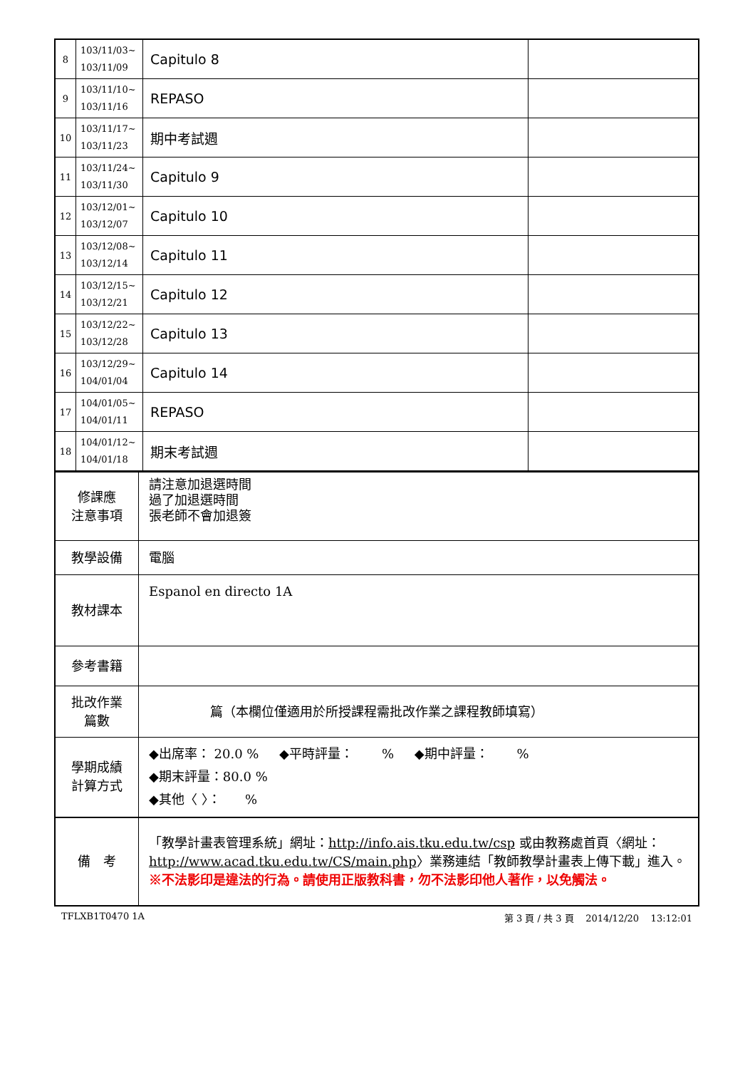| 8 | 103/11/03~ 103/11/09 | Capitulo 8 | |
| 9 | 103/11/10~ 103/11/16 | REPASO | |
| 10 | 103/11/17~ 103/11/23 | 期中考試週 | |
| 11 | 103/11/24~ 103/11/30 | Capitulo 9 | |
| 12 | 103/12/01~ 103/12/07 | Capitulo 10 | |
| 13 | 103/12/08~ 103/12/14 | Capitulo 11 | |
| 14 | 103/12/15~ 103/12/21 | Capitulo 12 | |
| 15 | 103/12/22~ 103/12/28 | Capitulo 13 | |
| 16 | 103/12/29~ 104/01/04 | Capitulo 14 | |
| 17 | 104/01/05~ 104/01/11 | REPASO | |
| 18 | 104/01/12~ 104/01/18 | 期末考試週 | |
| 修課應 注意事項 | 請注意加退選時間 過了加退選時間 張老師不會加退簽 |
| 教學設備 | 電腦 |
| 教材課本 | Espanol en directo 1A |
| 參考書籍 | |
| 批改作業 篇數 | 篇（本欄位僅適用於所授課程需批改作業之課程教師填寫） |
| 學期成績 計算方式 | ◆出席率： 20.0 % ◆平時評量： % ◆期中評量： % ◆期末評量：80.0 % ◆其他〈 〉： % |
| 備 考 | 「教學計畫表管理系統」網址： http://info.ais.tku.edu.tw/csp 或由教務處首頁〈網址： http://www.acad.tku.edu.tw/CS/main.php 〉業務連結「教師教學計畫表上傳下載」進入。 ※不法影印是違法的行為。請使用正版教科書，勿不法影印他人著作，以免觸法。 |
TFLXB1T0470 1A 第 3 頁 / 共 3 頁 2014/12/20 13:12:01